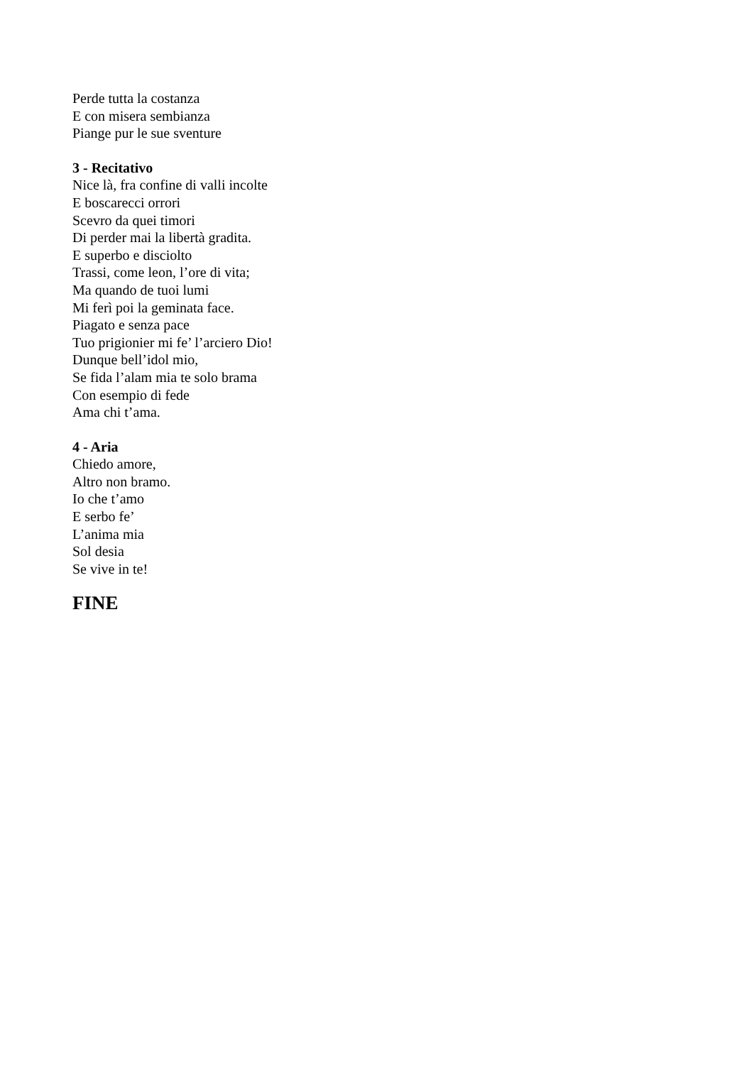Perde tutta la costanza
E con misera sembianza
Piange pur le sue sventure
3 - Recitativo
Nice là, fra confine di valli incolte
E boscarecci orrori
Scevro da quei timori
Di perder mai la libertà gradita.
E superbo e disciolto
Trassi, come leon, l’ore di vita;
Ma quando de tuoi lumi
Mi ferì poi la geminata face.
Piagato e senza pace
Tuo prigionier mi fe’ l’arciero Dio!
Dunque bell’idol mio,
Se fida l’alam mia te solo brama
Con esempio di fede
Ama chi t’ama.
4 - Aria
Chiedo amore,
Altro non bramo.
Io che t’amo
E serbo fe’
L’anima mia
Sol desia
Se vive in te!
FINE